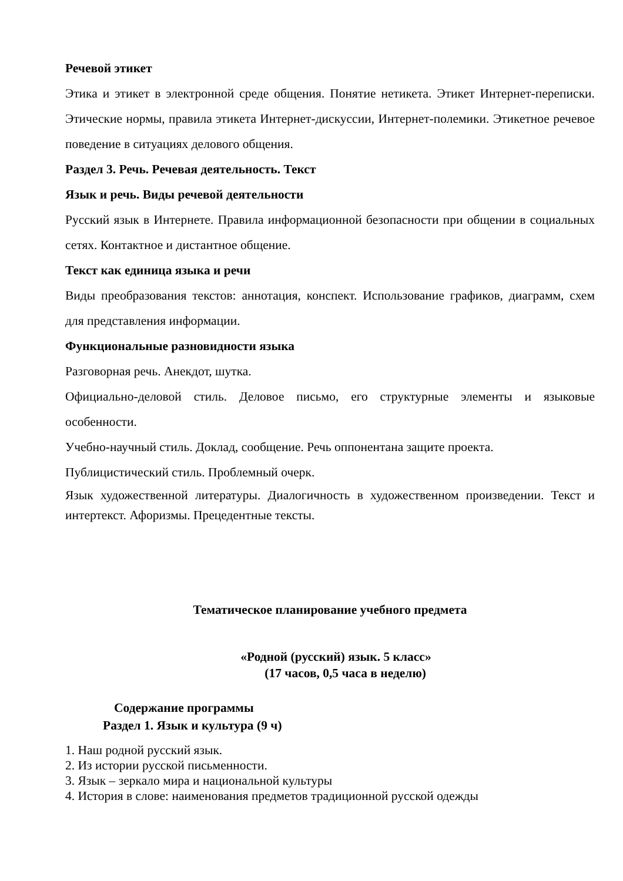Речевой этикет
Этика и этикет в электронной среде общения. Понятие нетикета. Этикет Интернет-переписки. Этические нормы, правила этикета Интернет-дискуссии, Интернет-полемики. Этикетное речевое поведение в ситуациях делового общения.
Раздел 3. Речь. Речевая деятельность. Текст
Язык и речь. Виды речевой деятельности
Русский язык в Интернете. Правила информационной безопасности при общении в социальных сетях. Контактное и дистантное общение.
Текст как единица языка и речи
Виды преобразования текстов: аннотация, конспект. Использование графиков, диаграмм, схем для представления информации.
Функциональные разновидности языка
Разговорная речь. Анекдот, шутка.
Официально-деловой стиль. Деловое письмо, его структурные элементы и языковые особенности.
Учебно-научный стиль. Доклад, сообщение. Речь оппонентана защите проекта.
Публицистический стиль. Проблемный очерк.
Язык художественной литературы. Диалогичность в художественном произведении. Текст и интертекст. Афоризмы. Прецедентные тексты.
Тематическое планирование учебного предмета
«Родной (русский) язык. 5 класс»
(17 часов, 0,5 часа в неделю)
Содержание программы
Раздел 1. Язык и культура (9 ч)
1. Наш родной русский язык.
2. Из истории русской письменности.
3. Язык – зеркало мира и национальной культуры
4. История в слове: наименования предметов традиционной русской одежды